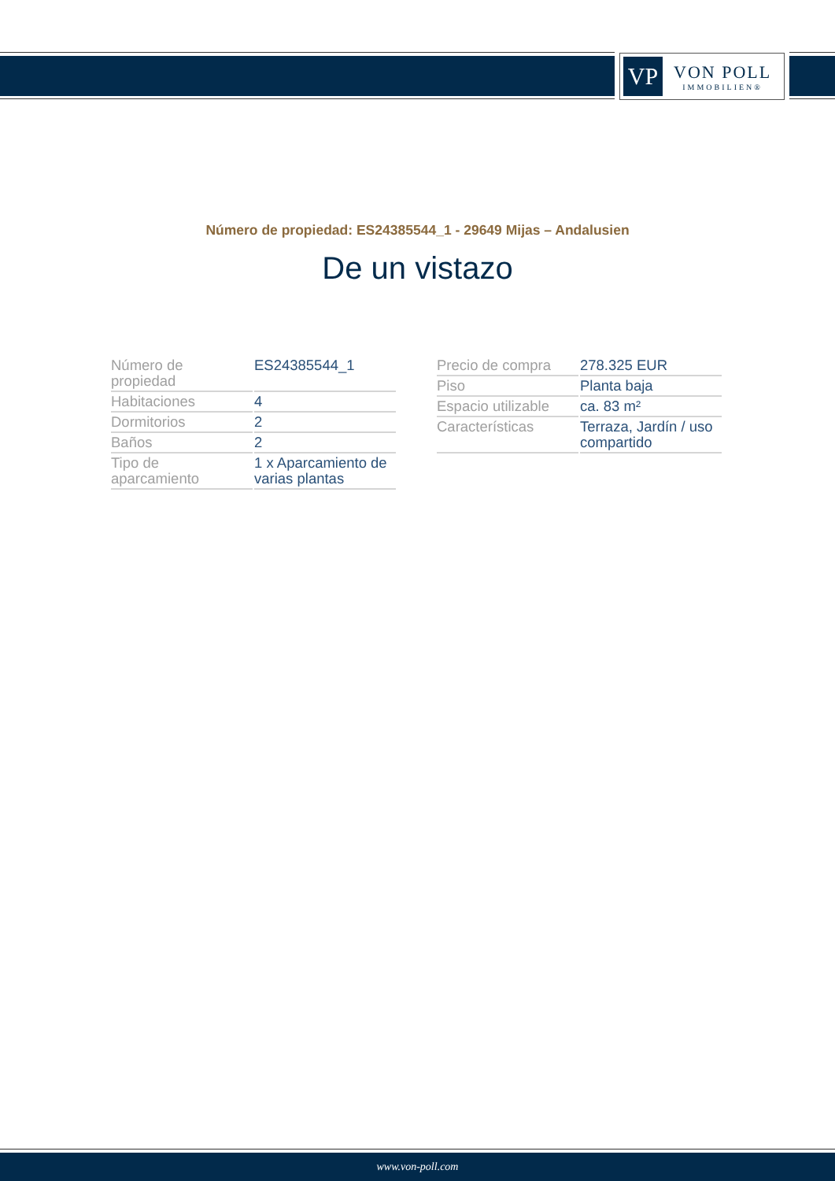VP
VON POLL
IMMOBILIEN®
Número de propiedad: ES24385544_1 - 29649 Mijas – Andalusien
De un vistazo
| Número de propiedad | ES24385544_1 |
| Habitaciones | 4 |
| Dormitorios | 2 |
| Baños | 2 |
| Tipo de aparcamiento | 1 x Aparcamiento de varias plantas |
| Precio de compra | 278.325 EUR |
| Piso | Planta baja |
| Espacio utilizable | ca. 83 m² |
| Características | Terraza, Jardín / uso compartido |
www.von-poll.com